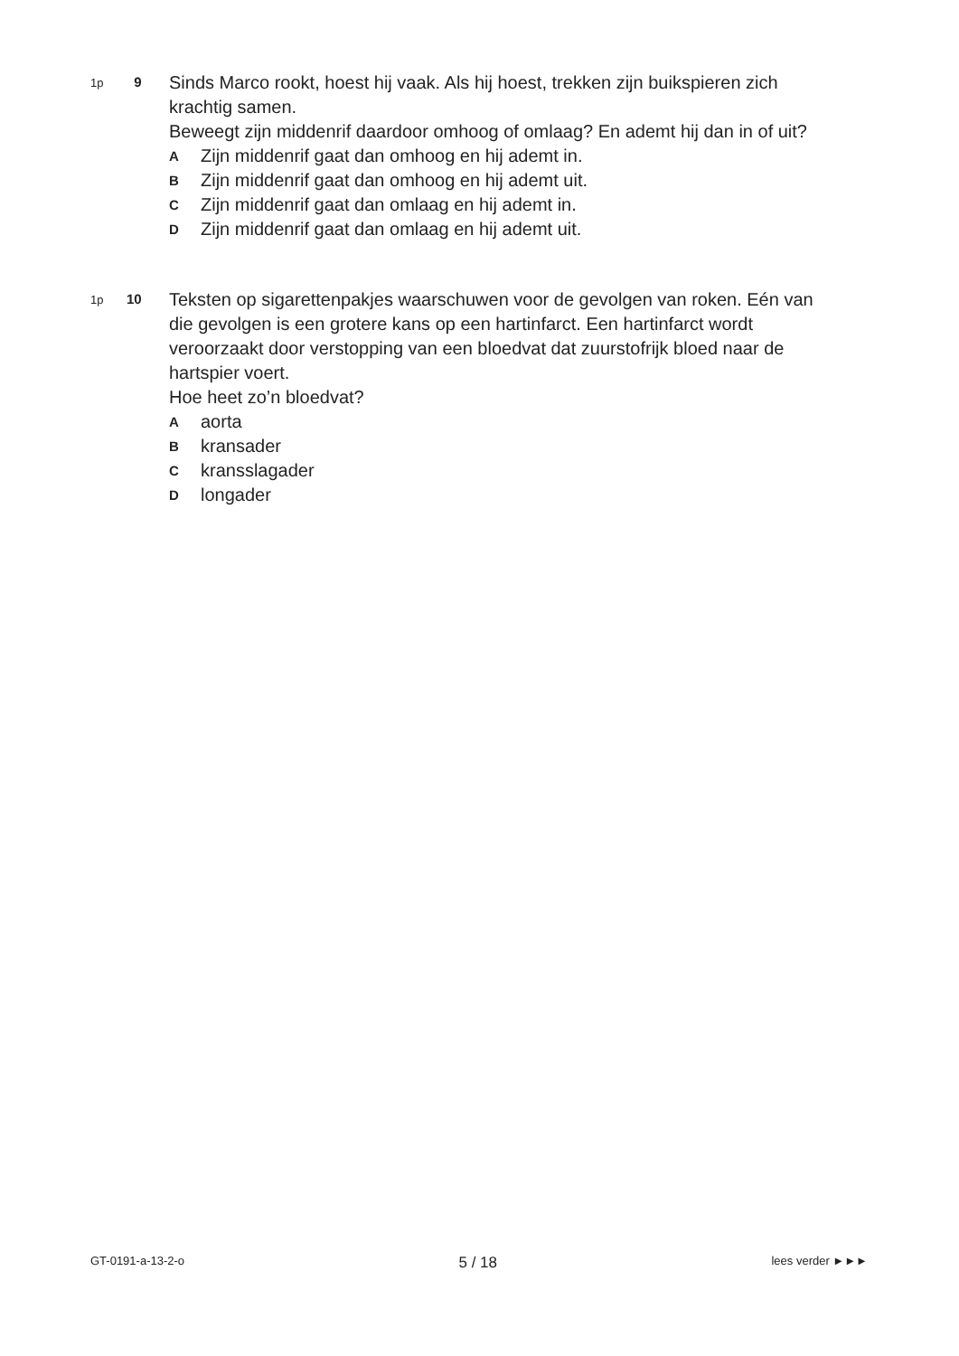1p
9
Sinds Marco rookt, hoest hij vaak. Als hij hoest, trekken zijn buikspieren zich krachtig samen.
Beweegt zijn middenrif daardoor omhoog of omlaag? En ademt hij dan in of uit?
A Zijn middenrif gaat dan omhoog en hij ademt in.
B Zijn middenrif gaat dan omhoog en hij ademt uit.
C Zijn middenrif gaat dan omlaag en hij ademt in.
D Zijn middenrif gaat dan omlaag en hij ademt uit.
1p
10
Teksten op sigarettenpakjes waarschuwen voor de gevolgen van roken. Eén van die gevolgen is een grotere kans op een hartinfarct. Een hartinfarct wordt veroorzaakt door verstopping van een bloedvat dat zuurstofrijk bloed naar de hartspier voert.
Hoe heet zo’n bloedvat?
Aaorta
Bkransader
Ckransslagader
Dlongader
GT-0191-a-13-2-o 5 / 18 lees verder ►►►